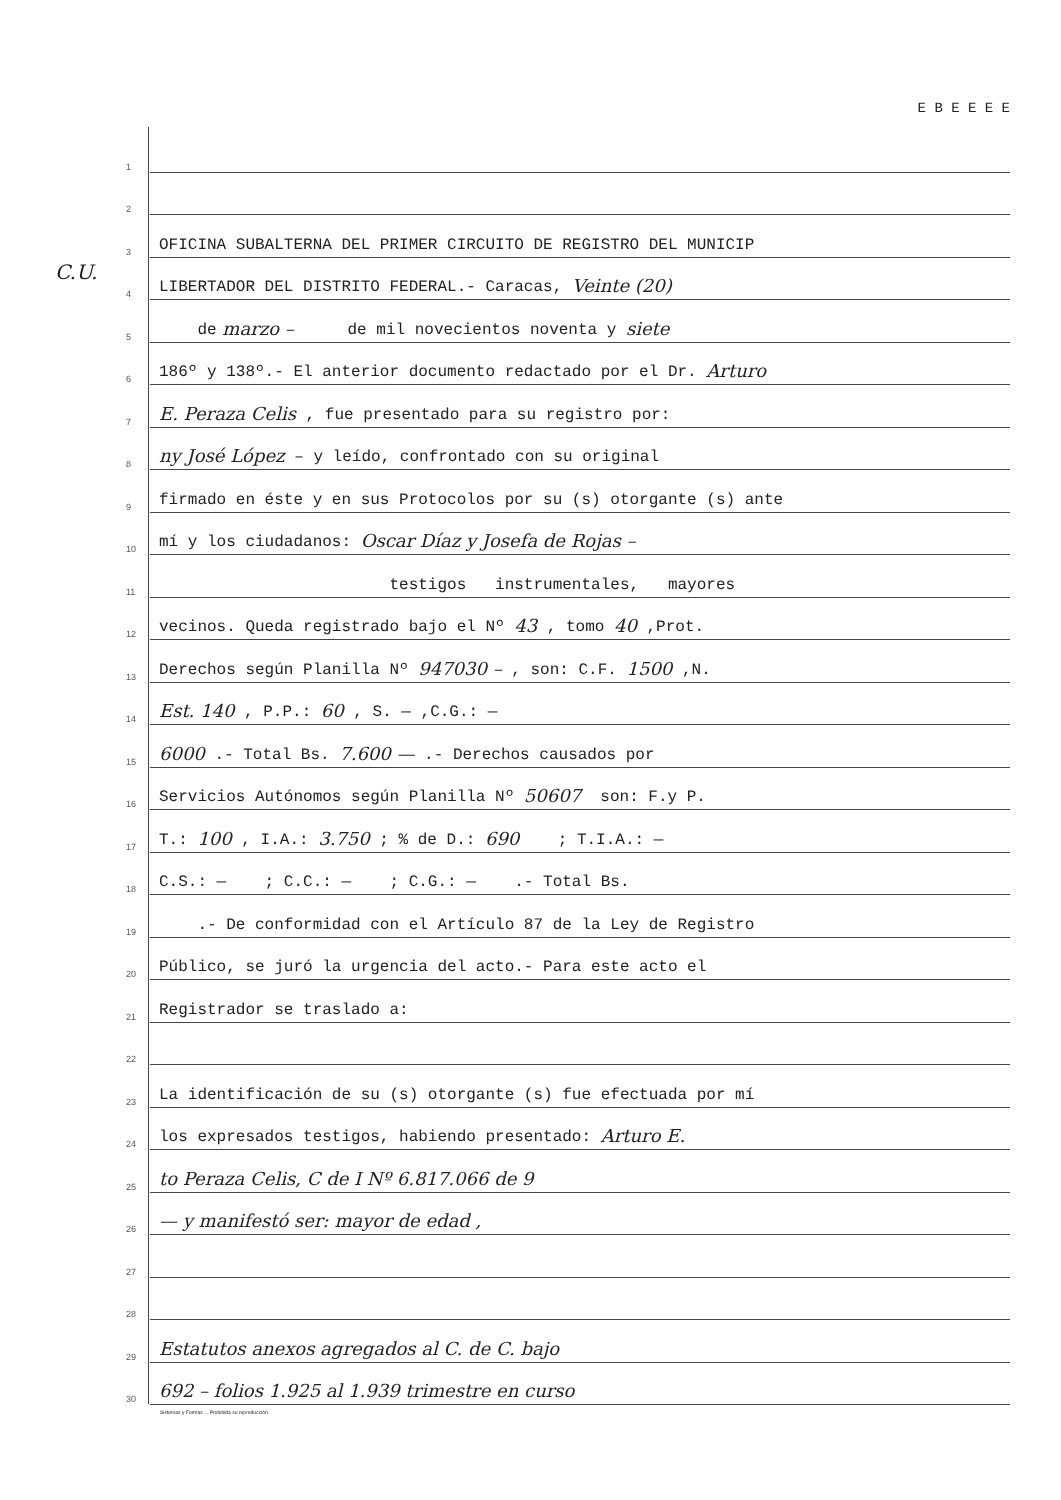C.U.
E B E E E E
1
2
3 OFICINA SUBALTERNA DEL PRIMER CIRCUITO DE REGISTRO DEL MUNICIP
4 LIBERTADOR DEL DISTRITO FEDERAL.- Caracas, Veinte (20)
5 de marzo – de mil novecientos noventa y siete
6 186º y 138º.- El anterior documento redactado por el Dr. Arturo
7 E. Peraza Celis , fue presentado para su registro por:
8 ny José López – y leído, confrontado con su original
9 firmado en éste y en sus Protocolos por su (s) otorgante (s) ante
10 mí y los ciudadanos: Oscar Díaz y Josefa de Rojas –
11 testigos instrumentales, mayores
12 vecinos. Queda registrado bajo el Nº 43 , tomo 40 ,Prot.
13 Derechos según Planilla Nº 947030 – , son: C.F. 1500 ,N.
14 Est. 140 , P.P.: 60 , S. — ,C.G.: —
15 6000 .- Total Bs. 7.600 — .- Derechos causados por
16 Servicios Autónomos según Planilla Nº 50607 son: F.y P.
17 T.: 100 , I.A.: 3.750 ; % de D.: 690 ; T.I.A.: —
18 C.S.: — ; C.C.: — ; C.G.: — .- Total Bs.
19 .- De conformidad con el Artículo 87 de la Ley de Registro
20 Público, se juró la urgencia del acto.- Para este acto el
21 Registrador se traslado a:
22
23 La identificación de su (s) otorgante (s) fue efectuada por mí
24 los expresados testigos, habiendo presentado: Arturo E.
25 to Peraza Celis, C de I Nº 6.817.066 de 9
26 — y manifestó ser: mayor de edad ,
27
28
29 Estatutos anexos agregados al C. de C. bajo
30 692 – folios 1.925 al 1.939 trimestre en curso
Sistemas y Formas ... Prohibida su reproducción.